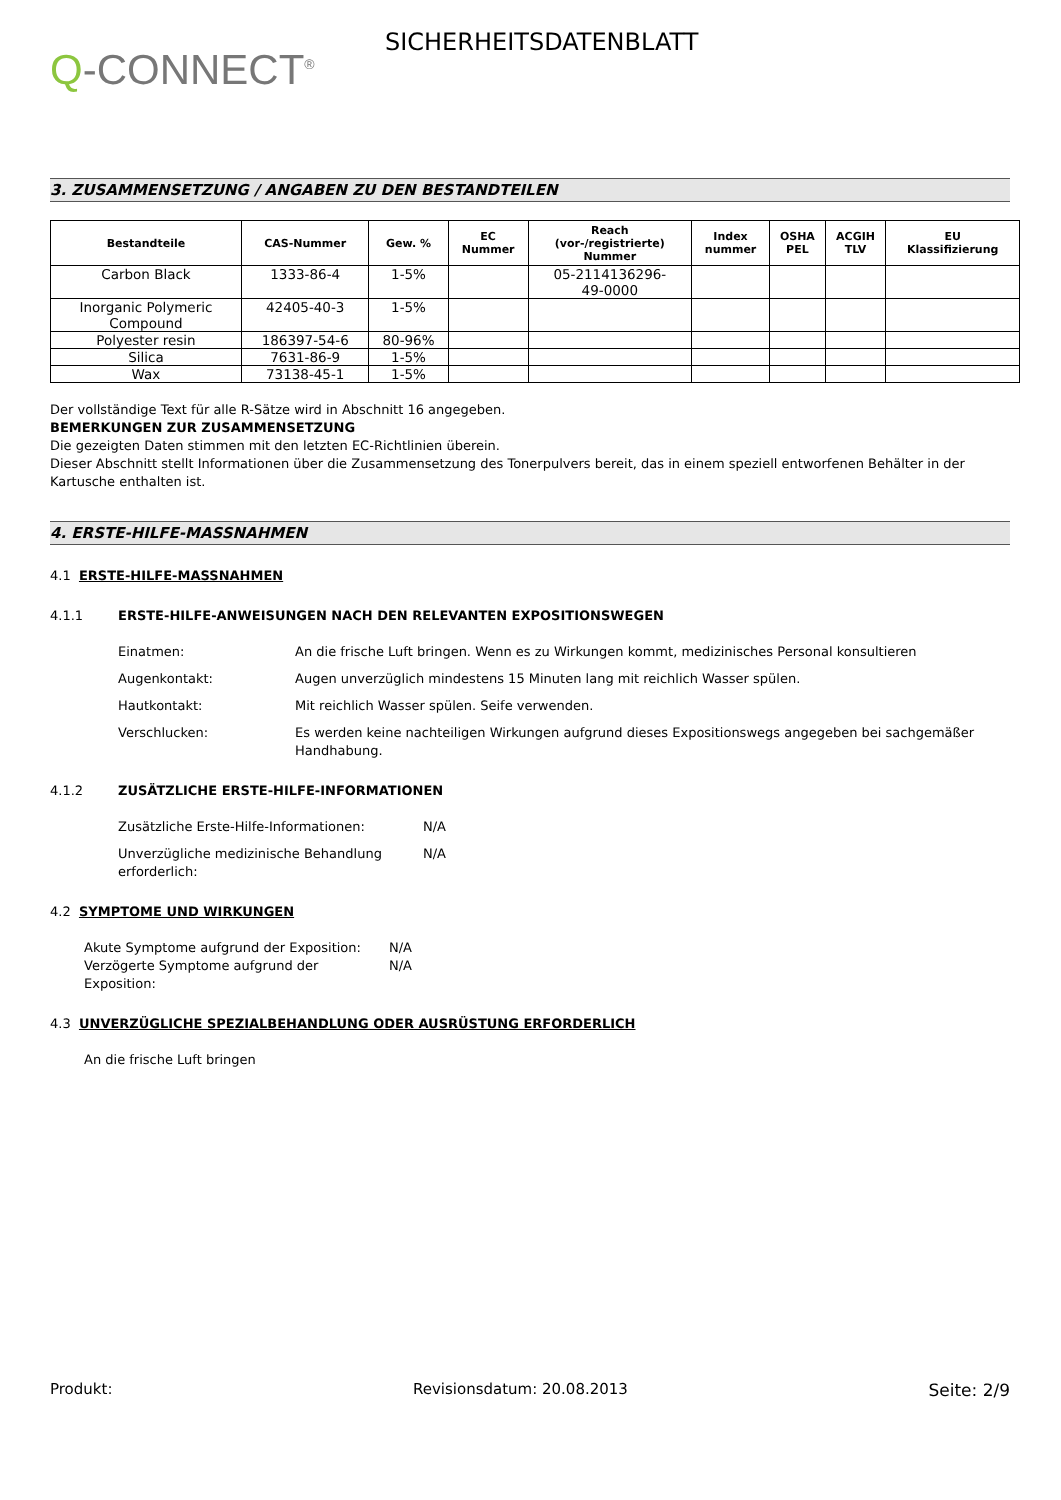Q-CONNECT<sup>®</sup>
SICHERHEITSDATENBLATT
3. ZUSAMMENSETZUNG / ANGABEN ZU DEN BESTANDTEILEN
| Bestandteile | CAS-Nummer | Gew. % | EC Nummer | Reach (vor-/registrierte) Nummer | Index nummer | OSHA PEL | ACGIH TLV | EU Klassifizierung |
| --- | --- | --- | --- | --- | --- | --- | --- | --- |
| Carbon Black | 1333-86-4 | 1-5% | | 05-2114136296- 49-0000 | | | | |
| Inorganic Polymeric Compound | 42405-40-3 | 1-5% | | | | | | |
| Polyester resin | 186397-54-6 | 80-96% | | | | | | |
| Silica | 7631-86-9 | 1-5% | | | | | | |
| Wax | 73138-45-1 | 1-5% | | | | | | |
Der vollständige Text für alle R-Sätze wird in Abschnitt 16 angegeben.
BEMERKUNGEN ZUR ZUSAMMENSETZUNG
Die gezeigten Daten stimmen mit den letzten EC-Richtlinien überein.
Dieser Abschnitt stellt Informationen über die Zusammensetzung des Tonerpulvers bereit, das in einem speziell entworfenen Behälter in der Kartusche enthalten ist.
4. ERSTE-HILFE-MASSNAHMEN
4.1 ERSTE-HILFE-MASSNAHMEN
4.1.1 ERSTE-HILFE-ANWEISUNGEN NACH DEN RELEVANTEN EXPOSITIONSWEGEN
Einatmen: An die frische Luft bringen. Wenn es zu Wirkungen kommt, medizinisches Personal konsultieren
Augenkontakt: Augen unverzüglich mindestens 15 Minuten lang mit reichlich Wasser spülen.
Hautkontakt: Mit reichlich Wasser spülen. Seife verwenden.
Verschlucken: Es werden keine nachteiligen Wirkungen aufgrund dieses Expositionswegs angegeben bei sachgemäßer Handhabung.
4.1.2 ZUSÄTZLICHE ERSTE-HILFE-INFORMATIONEN
Zusätzliche Erste-Hilfe-Informationen: N/A
Unverzügliche medizinische Behandlung erforderlich:
N/A
4.2 SYMPTOME UND WIRKUNGEN
Akute Symptome aufgrund der Exposition: N/A
Verzögerte Symptome aufgrund der Exposition:
N/A
4.3 UNVERZÜGLICHE SPEZIALBEHANDLUNG ODER AUSRÜSTUNG ERFORDERLICH
An die frische Luft bringen
Produkt: Revisionsdatum: 20.08.2013 Seite: 2/9